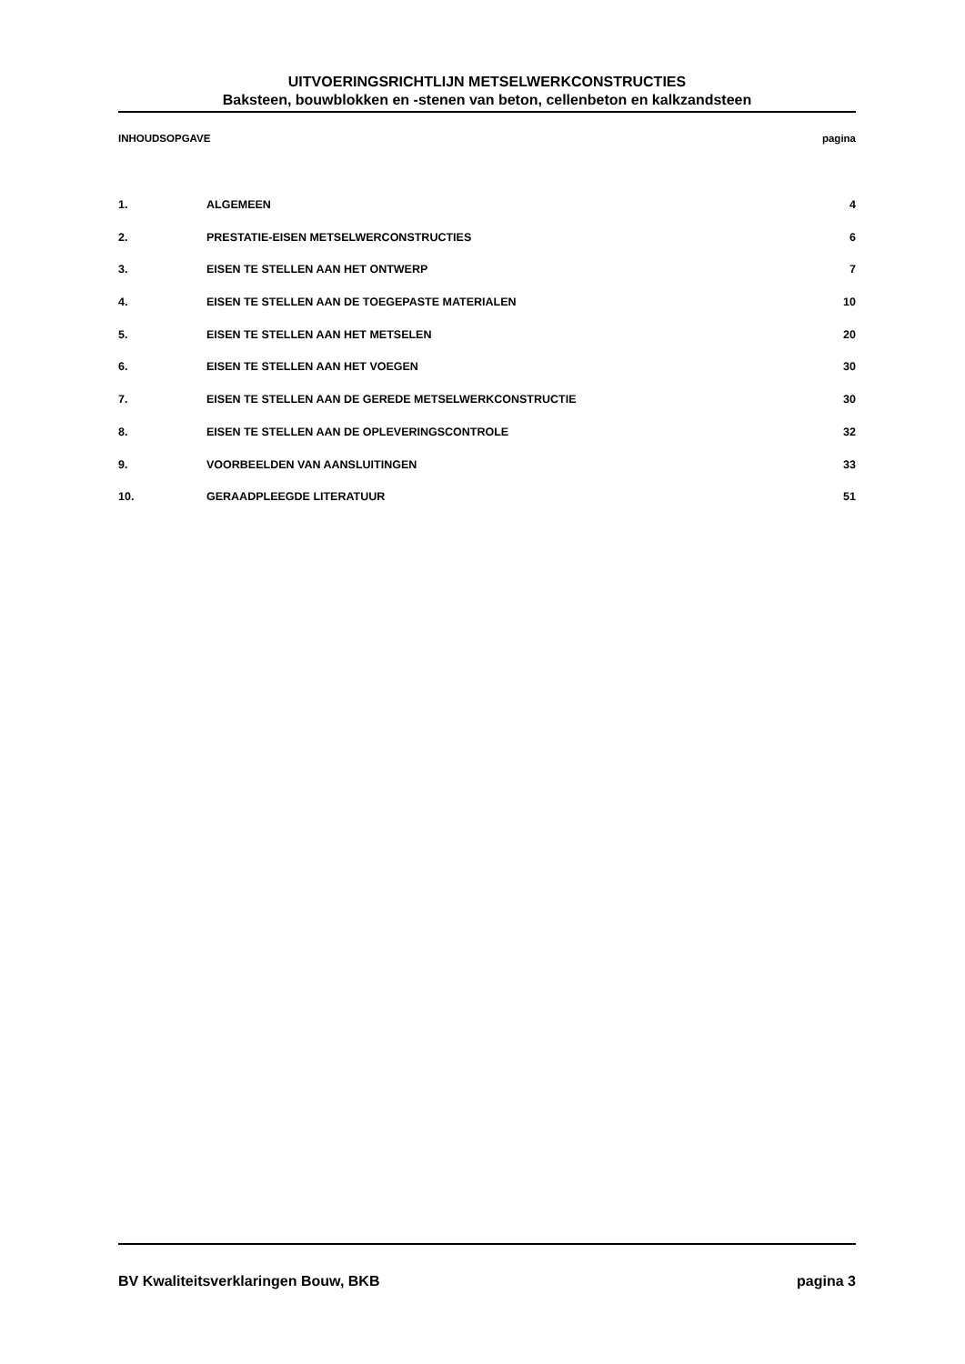UITVOERINGSRICHTLIJN METSELWERKCONSTRUCTIES
Baksteen, bouwblokken en -stenen van beton, cellenbeton en kalkzandsteen
INHOUDSOPGAVE pagina
1. ALGEMEEN 4
2. PRESTATIE-EISEN METSELWERCONSTRUCTIES 6
3. EISEN TE STELLEN AAN HET ONTWERP 7
4. EISEN TE STELLEN AAN DE TOEGEPASTE MATERIALEN 10
5. EISEN TE STELLEN AAN HET METSELEN 20
6. EISEN TE STELLEN AAN HET VOEGEN 30
7. EISEN TE STELLEN AAN DE GEREDE METSELWERKCONSTRUCTIE 30
8. EISEN TE STELLEN AAN DE OPLEVERINGSCONTROLE 32
9. VOORBEELDEN VAN AANSLUITINGEN 33
10. GERAADPLEEGDE LITERATUUR 51
BV Kwaliteitsverklaringen Bouw, BKB pagina 3